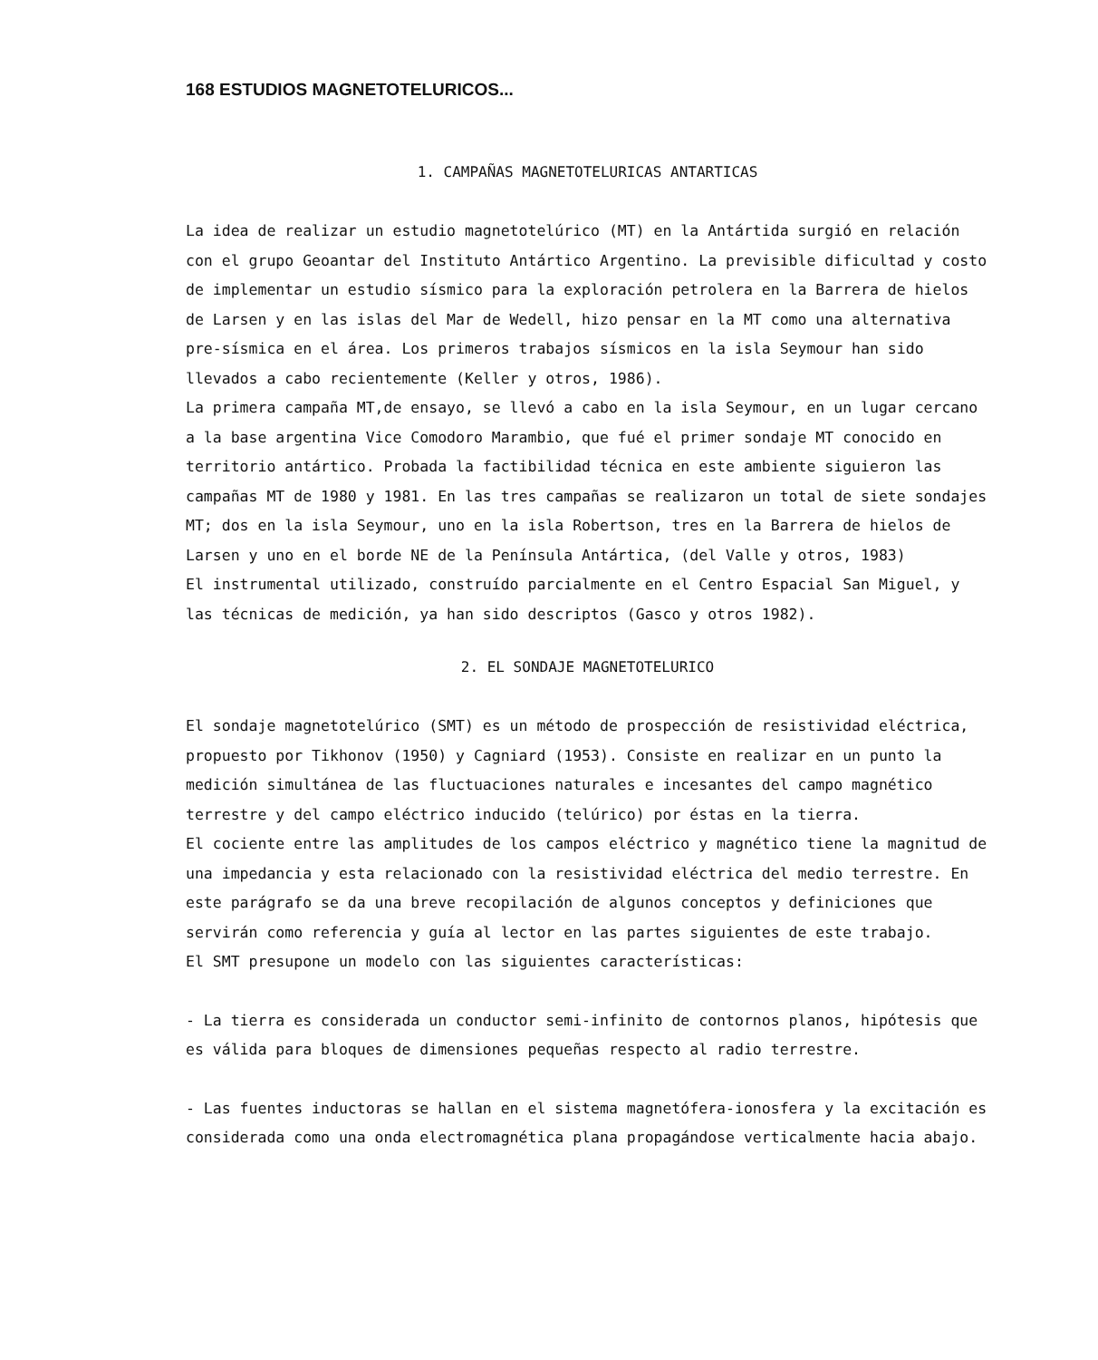168 ESTUDIOS MAGNETOTELURICOS...
1. CAMPAÑAS MAGNETOTELURICAS ANTARTICAS
La idea de realizar un estudio magnetotelúrico (MT) en la Antártida surgió en relación con el grupo Geoantar del Instituto Antártico Argentino. La previsible dificultad y costo de implementar un estudio sísmico para la exploración petrolera en la Barrera de hielos de Larsen y en las islas del Mar de Wedell, hizo pensar en la MT como una alternativa pre-sísmica en el área. Los primeros trabajos sísmicos en la isla Seymour han sido llevados a cabo recientemente (Keller y otros, 1986).
La primera campaña MT,de ensayo, se llevó a cabo en la isla Seymour, en un lugar cercano a la base argentina Vice Comodoro Marambio, que fué el primer sondaje MT conocido en territorio antártico. Probada la factibilidad técnica en este ambiente siguieron las campañas MT de 1980 y 1981. En las tres campañas se realizaron un total de siete sondajes MT; dos en la isla Seymour, uno en la isla Robertson, tres en la Barrera de hielos de Larsen y uno en el borde NE de la Península Antártica, (del Valle y otros, 1983)
El instrumental utilizado, construído parcialmente en el Centro Espacial San Miguel, y las técnicas de medición, ya han sido descriptos (Gasco y otros 1982).
2. EL SONDAJE MAGNETOTELURICO
El sondaje magnetotelúrico (SMT) es un método de prospección de resistividad eléctrica, propuesto por Tikhonov (1950) y Cagniard (1953). Consiste en realizar en un punto la medición simultánea de las fluctuaciones naturales e incesantes del campo magnético terrestre y del campo eléctrico inducido (telúrico) por éstas en la tierra.
El cociente entre las amplitudes de los campos eléctrico y magnético tiene la magnitud de una impedancia y esta relacionado con la resistividad eléctrica del medio terrestre. En este parágrafo se da una breve recopilación de algunos conceptos y definiciones que servirán como referencia y guía al lector en las partes siguientes de este trabajo.
El SMT presupone un modelo con las siguientes características:
- La tierra es considerada un conductor semi-infinito de contornos planos, hipótesis que es válida para bloques de dimensiones pequeñas respecto al radio terrestre.
- Las fuentes inductoras se hallan en el sistema magnetófera-ionosfera y la excitación es considerada como una onda electromagnética plana propagándose verticalmente hacia abajo.